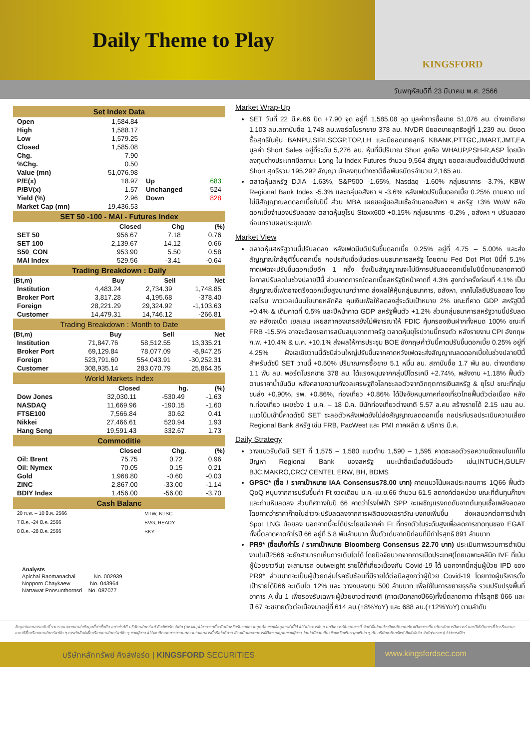Daily Theme to Play
KINGSFORD
วันพฤหัสบดีที่ 23 มีนาคม พ.ศ. 2566
Set Index Data
| Open | 1,584.84 | | |
| High | 1,588.17 | | |
| Low | 1,579.25 | | |
| Closed | 1,585.08 | | |
| Chg. | 7.90 | | |
| %Chg. | 0.50 | | |
| Value (mn) | 51,076.98 | | |
| P/E(x) | 18.97 | Up | 683 |
| P/BV(x) | 1.57 | Unchanged | 524 |
| Yield (%) | 2.96 | Down | 828 |
| Market Cap (mn) | 19,436.53 | | |
SET 50 -100 - MAI - Futures Index
| | Closed | Chg | (%) |
| --- | --- | --- | --- |
| SET 50 | 956.67 | 7.18 | 0.76 |
| SET 100 | 2,139.67 | 14.12 | 0.66 |
| S50_CON | 953.90 | 5.50 | 0.58 |
| MAI Index | 529.56 | -3.41 | -0.64 |
Trading Breakdown : Daily
| (Bt,m) | Buy | Sell | Net |
| --- | --- | --- | --- |
| Institution | 4,483.24 | 2,734.39 | 1,748.85 |
| Broker Port | 3,817.28 | 4,195.68 | -378.40 |
| Foreign | 28,221.29 | 29,324.92 | -1,103.63 |
| Customer | 14,479.31 | 14,746.12 | -266.81 |
Trading Breakdown : Month to Date
| (Bt,m) | Buy | Sell | Net |
| --- | --- | --- | --- |
| Institution | 71,847.76 | 58,512.55 | 13,335.21 |
| Broker Port | 69,129.84 | 78,077.09 | -8,947.25 |
| Foreign | 523,791.60 | 554,043.91 | -30,252.31 |
| Customer | 308,935.14 | 283,070.79 | 25,864.35 |
World Markets Index
| | Closed | hg. | (%) |
| --- | --- | --- | --- |
| Dow Jones | 32,030.11 | -530.49 | -1.63 |
| NASDAQ | 11,669.96 | -190.15 | -1.60 |
| FTSE100 | 7,566.84 | 30.62 | 0.41 |
| Nikkei | 27,466.61 | 520.94 | 1.93 |
| Hang Seng | 19,591.43 | 332.67 | 1.73 |
Commoditie
| | Closed | Chg. | (%) |
| --- | --- | --- | --- |
| Oil: Brent | 75.75 | 0.72 | 0.96 |
| Oil: Nymex | 70.05 | 0.15 | 0.21 |
| Gold | 1,968.80 | -0.60 | -0.03 |
| ZINC | 2,867.00 | -33.00 | -1.14 |
| BDIY Index | 1,456.00 | -56.00 | -3.70 |
Cash Balanc
| 20 ก.พ. – 10 มี.ค. 2566 | MTW, NTSC |
| 7 มี.ค. -24 มี.ค. 2566 | BVG, READY |
| 8 มี.ค. -28 มี.ค. 2566 | SKY |
Analysts
Apichai Raomanachai No. 002939
Nopporn Chaykaew No. 043964
Nattawat Poosunthornsri No. 087077
Market Wrap-Up
SET วันที่ 22 มี.ค.66 ปิด +7.90 จุด อยู่ที่ 1,585.08 จุด มูลค่าการซื้อขาย 51,076 ลบ. ต่างชาติขาย 1,103 ลบ.สถาบันซื้อ 1,748 ลบ.พอร์ตโบรกขาย 378 ลบ. NVDR มียอดขายสุทธิอยู่ที่ 1,239 ลบ. มียอดซื้อสุทธิในหุ้น BANPU,SIRI,SCGP,TOP,LH และมียอดขายสุทธิ KBANK,PTTGC,JMART,JMT,EA มูลค่า Short Sales อยู่ที่ระดับ 5,276 ลบ. หุ้นที่มีปริมาณ Short สูงคือ WHAUP,PSH-R,ASP โดยนักลงทุนต่างประเทศมีสถานะ Long ใน Index Futures จำนวน 9,564 สัญญา ยอดสะสมตั้งแต่ต้นปีต่างชาติ Short สุทธิรวม 195,292 สัญญา นักลงทุนต่างชาติซื้อพันธบัตรจำนวน 2,165 ลบ.
ตลาดหุ้นสหรัฐ DJIA -1.63%, S&P500 -1.65%, Nasdaq -1.60% กลุ่มธนาคาร -3.7%, KBW Regional Bank Index -5.3% และกลุ่มอสังหา ฯ -3.6% หลังเฟดปรับขึ้นดอกเบี้ย 0.25% ตามคาด แต่ไม่มีสัญญาณลดดอกเบี้ยในปีนี้ ส่วน MBA เผยขอผู้ขอสินเชื่อจำนองอสังหา ฯ สหรัฐ +3% WoW หลังดอกเบี้ยจำนองปรับลดลง ตลาดหุ้นยุโรป Stoxx600 +0.15% กลุ่มธนาคาร -0.2% , อสังหา ฯ ปรับลดลงก่อนทราบผลประชุมเฟด
Market View
ตลาดหุ้นสหรัฐวานนี้ปรับลดลง หลังเฟดมีมติปรับขึ้นดอกเบี้ย 0.25% อยู่ที่ 4.75 – 5.00% และส่งสัญญาณใกล้ยุติขึ้นดอกเบี้ย กอปรกับเชื่อมั่นต่อระบบธนาคารสหรัฐ โดยตาม Fed Dot Plot ปีนี้ที่ 5.1% คาดเฟดจะปรับขึ้นดอกเบี้ยอีก 1 ครั้ง ซึ่งเป็นสัญญาณจะไม่มีการปรับลดดอกเบี้ยในปีนี้ตามตลาดคาดมีโอกาสปรับลดในช่วงปลายปีนี้ ส่วนคาดการณ์ดอกเบี้ยสหรัฐปีหน้าคาดที่ 4.3% สูงกว่าครั้งก่อนที่ 4.1% เป็นสัญญาณชี้เฟดอาจตรึงดอกเบี้ยสูงนานกว่าคาด ส่งผลให้หุ้นกลุ่มธนาคาร, อสังหา, เทคโนโลยีปรับลดลง โดยเจอโรม พาวเวลเน้นนโยบายหลักคือ คุมเงินเฟ้อให้ลดลงสู่ระดับเป้าหมาย 2% ขณะที่คาด GDP สหรัฐปีนี้ +0.4% & เดิมคาดที่ 0.5% และปีหน้าคาด GDP สหรัฐฟื้นตัว +1.2% ส่วนกลุ่มธนาคารสหรัฐวานนี้ปรับลดลง หลังเจเน็ต เยลเลน เผยสภาคองเกรสยังไม่พิจารณาให้ FDIC คุ้มครองเงินฝากทั้งหมด 100% ขณะที่ FRB -15.5% อาจจะต้องขอการสนับสนุนจากภาครัฐ ตลาดหุ้นยุโรปวานนี้ทรงตัว หลังรายงาน CPI อังกฤษ ก.พ. +10.4% & ม.ค. +10.1% ส่งผลให้การประชุม BOE อังกฤษค่ำวันนี้คาดปรับขึ้นดอกเบี้ย 0.25% อยู่ที่ 4.25% ฝั่งเอเชียวานนี้ดัชนีส่วนใหญ่ปรับขึ้นจากคาดหวังเฟดจะส่งสัญญาณลดดอกเบี้ยในช่วงปลายปีนี้ สำหรับดัชนี SET วานนี้ +0.50% ปริมาณการซื้อขาย 5.1 หมื่น ลบ. สถาบันซื้อ 1.7 พัน ลบ. ต่างชาติขาย 1.1 พัน ลบ. พอร์ตโบรกขาย 378 ลบ. ได้แรงหนุนจากกลุ่มปิโตรเคมี +2.74%, พลังงาน +1.18% ฟื้นตัวตามราคาน้ำมันดิบ หลังคลายความกังวลเศรษฐกิจโลกชะลอตัวจากวิกฤตการเงินสหรัฐ & ยุโรป ขณะที่กลุ่มขนส่ง +0.90%, รพ. +0.86%, ท่องเที่ยว +0.86% ได้ปัจจัยหนุนภาคท่องเที่ยวไทยฟื้นตัวต่อเนื่อง หลัง ก.ท่องเที่ยว เผยช่วง 1 ม.ค. – 18 มี.ค. มีนักท่องเที่ยวต่างชาติ 5.57 ล.คน สร้างรายได้ 2.15 แสน ลบ. แนวโน้มเช้านี้คาดดัชนี SET ชะลอตัวหลังเฟดยังไม่ส่งสัญญาณลดดอกเบี้ย กอปรกับรอประเมินความเสี่ยง Regional Bank สหรัฐ เช่น FRB, PacWest และ PMI ภาคผลิต & บริการ มี.ค.
Daily Strategy
วางแนวรับดัชนี SET ที่ 1,575 – 1,580 แนวต้าน 1,590 – 1,595 คาดชะลอตัวรอความชัดเจนในแก้ไขปัญหา Regional Bank ของสหรัฐ แนะนำซื้อเมื่อดัชนีอ่อนตัว เช่น,INTUCH,GULF/ BJC,MAKRO,CRC/ CENTEL ERW, BH, BDMS
GPSC* (ซื้อ / ราคาเป้าหมาย IAA Consensus78.00 บาท) คาดแนวโน้มผลประกอบการ 1Q66 ฟื้นตัว QoQ หนุนจากการปรับขึ้นค่า Ft งวดเดือน ม.ค.-เม.ย.66 จำนวน 61.5 สตางค์ต่อหน่วย ขณะที่ต้นทุนก๊าซฯ และถ่านหินลดลง ส่วนทิศทางในปี 66 คาดว่าโรงไฟฟ้า SPP จะเผชิญแรงกดดันจากต้นทุนเชื้อเพลิงลดลง โดยคาดว่าราคาก๊าซในอ่าวจะปรับลดลงจากการผลิตของเอราวัณ-บงกชเพิ่มขึ้น ส่งผลบวกต่อการนำเข้า Spot LNG น้อยลง นอกจากนี้จะได้ประโยชน์จากค่า Ft ที่ทรงตัวในระดับสูงเพื่อลดการขาดทุนของ EGAT ทั้งนี้ตลาดคาดกำไรปี 66 อยู่ที่ 5.8 พันล้านบาท ฟื้นตัวเด่นจากปีก่อนที่มีกำไรสุทธิ 891 ล้านบาท
PR9* (ซื้อเก็งกำไร / ราคาเป้าหมาย Bloomberg Consensus 22.70 บาท) ประเมินภาพรวมการดำเนินงานในปี2566 จะยังสามารถเห็นการเติบโตได้ โดยปัจจัยบวกจากการเปิดประเทศ(โดยเฉพาะคลีนิก IVF ที่เน้นผู้ป่วยชาวจีน) จะสามารถ outweight รายได้ที่เกี่ยวเนื่องกับ Covid-19 ได้ นอกจากนี้กลุ่มผู้ป่วย IPD ของ PR9* ส่วนมากจะเป็นผู้ป่วยกลุ่มโรคซับซ้อนที่มีรายได้ต่อบิลสูงกว่าผู้ป่วย Covid-19 โดยทางผู้บริหารตั้งเป้ารายได้ปี66 จะเติบโต 12% และ วางงบลงทุน 500 ล้านบาท เพื่อใช้ในการขยายธุรกิจ รวมปรับปรุงพื้นที่อาคาร A ชั้น 1 เพื่อรองรับเฉพาะผู้ป่วยชาวต่างชาติ (คาดเปิดกลางปี66)ทั้งนี้ตลาดคาด กำไรสุทธิ ปี66 และ ปี 67 จะขยายตัวต่อเนื่องมาอยู่ที่ 614 ลบ.(+8%YoY) และ 688 ลบ.(+12%YoY) ตามลำดับ
ข้อมูลในเอกสารฉบับนี้ รวบรวมมาจากแหล่งข้อมูลที่น่าเชื่อถือ อย่างไรก็ดี บริษัทหลักทรัพย์ คิงส์ฟอร์ด จำกัด (มหาชน)ไม่สามารถที่จะยืนยันหรือรับรองความถูกต้องของข้อมูลเหล่านี้ได้ ไม่ว่าประการใด ๆ บทวิเคราะห์ในเอกสารนี้ จัดทำขึ้นโดยอ้างอิงหลักเกณฑ์ทางวิชาการเกี่ยวกับหลักการวิเคราะห์ และมิได้เป็นการชี้นำ หรือเสนอแนะให้ซื้อหรือขายหลักทรัพย์ใด ๆ การตัดสินใจซื้อหรือขายหลักทรัพย์ใด ๆ ของผู้อ่าน ไม่ว่าจะเกิดจากการอ่านบทความในเอกสารนี้หรือไม่ก็ตาม ล้วนเป็นผลจากการใช้วิจารณญาณของผู้อ่าน โดยไม่มีส่วนเกี่ยวข้องหรือพันธะผูกพันใด ๆ กับ บริษัทหลักทรัพย์ คิงส์ฟอร์ด จำกัด(มหาชน) ไม่ว่ากรณีใด
บริษัทหลักทรัพย์ คิงส์ฟอร์ด | KINGSFORD SECURITIES
www.kingsfordsec.com